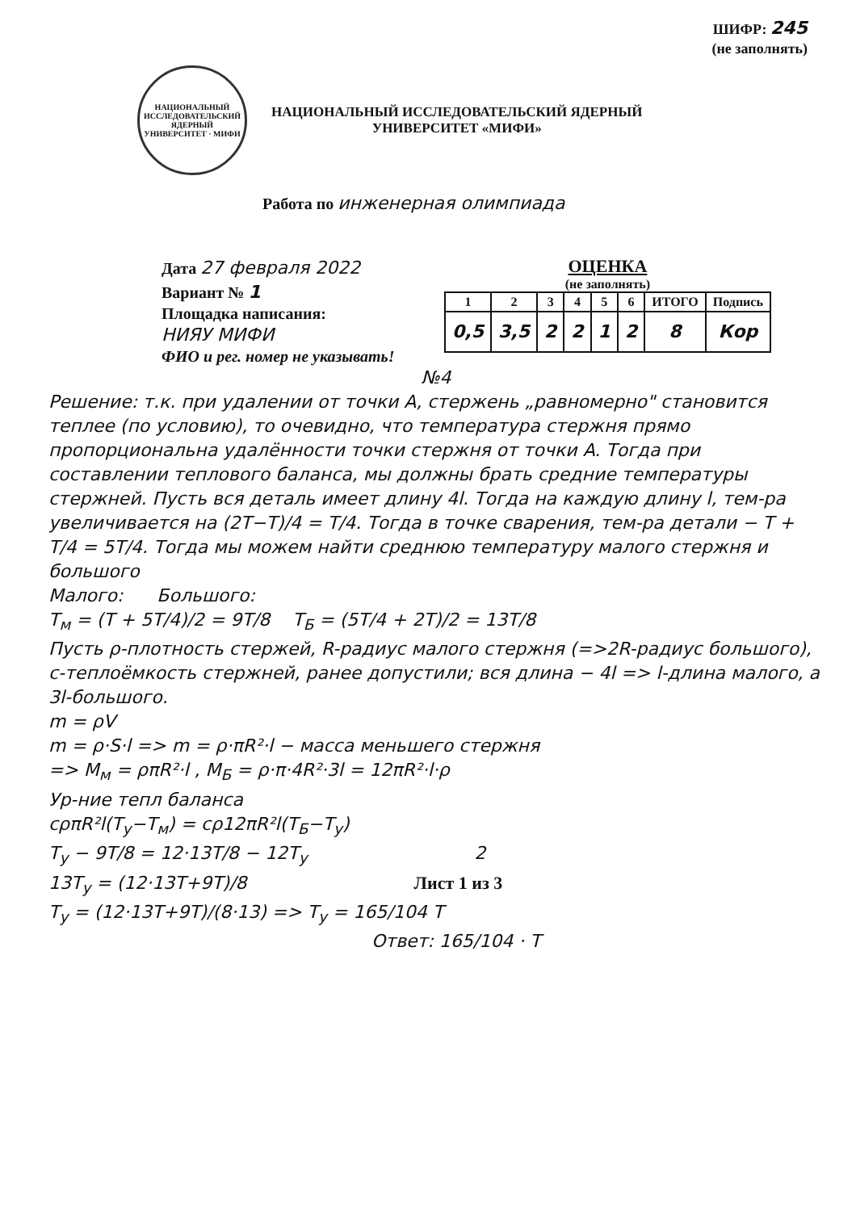ШИФР: 245
(не заполнять)
НАЦИОНАЛЬНЫЙ ИССЛЕДОВАТЕЛЬСКИЙ ЯДЕРНЫЙ УНИВЕРСИТЕТ · МИФИ
НАЦИОНАЛЬНЫЙ ИССЛЕДОВАТЕЛЬСКИЙ ЯДЕРНЫЙ
УНИВЕРСИТЕТ «МИФИ»
Работа по инженерная олимпиада
Дата 27 февраля 2022
Вариант № 1
Площадка написания:
НИЯУ МИФИ
ФИО и рег. номер не указывать!
ОЦЕНКА
(не заполнять)
| 1 | 2 | 3 | 4 | 5 | 6 | ИТОГО | Подпись |
| --- | --- | --- | --- | --- | --- | --- | --- |
| 0,5 | 3,5 | 2 | 2 | 1 | 2 | 8 | Кор |
№4
Решение: т.к. при удалении от точки A, стержень „равномерно" становится теплее (по условию), то очевидно, что температура стержня прямо пропорциональна удалённости точки стержня от точки A. Тогда при составлении теплового баланса, мы должны брать средние температуры стержней. Пусть вся деталь имеет длину 4l. Тогда на каждую длину l, тем-ра увеличивается на (2T−T)/4 = T/4. Тогда в точке сварения, тем-ра детали − T + T/4 = 5T/4. Тогда мы можем найти среднюю температуру малого стержня и большого
Малого: Большого:
T<sub>м</sub> = (T + 5T/4)/2 = 9T/8 T<sub>Б</sub> = (5T/4 + 2T)/2 = 13T/8
Пусть ρ-плотность стержей, R-радиус малого стержня (=>2R-радиус большого), c-теплоёмкость стержней, ранее допустили; вся длина − 4l => l-длина малого, а 3l-большого.
m = ρV
m = ρ·S·l => m = ρ·πR²·l − масса меньшего стержня
=> M<sub>м</sub> = ρπR²·l , M<sub>Б</sub> = ρ·π·4R²·3l = 12πR²·l·ρ
Ур-ние тепл баланса
cρπR²l(T<sub>у</sub>−T<sub>м</sub>) = cρ12πR²l(T<sub>Б</sub>−T<sub>у</sub>)
T<sub>у</sub> − 9T/8 = 12·13T/8 − 12T<sub>у</sub> 2
13T<sub>у</sub> = (12·13T+9T)/8 Лист 1 из 3
T<sub>у</sub> = (12·13T+9T)/(8·13) => T<sub>у</sub> = 165/104 T
Ответ: 165/104 · T